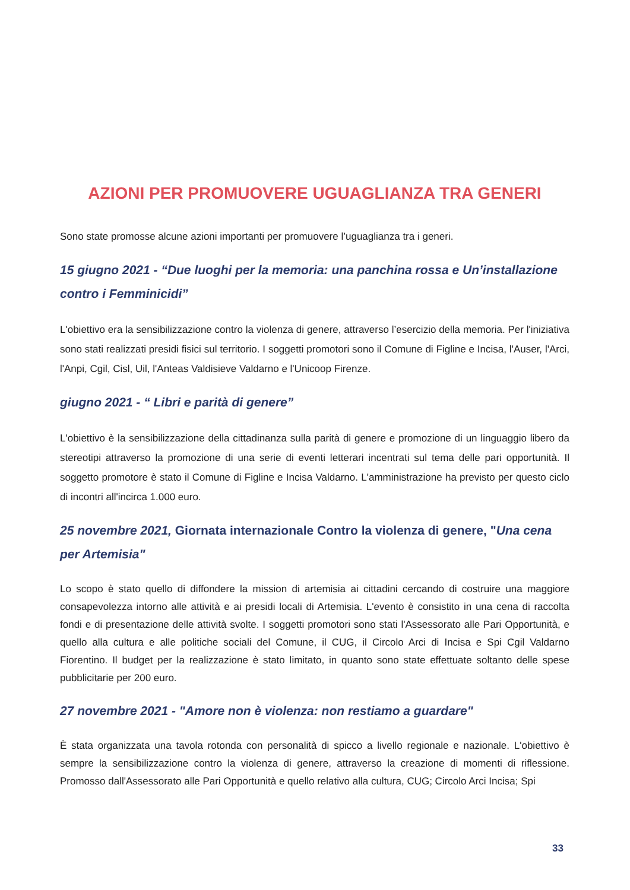AZIONI PER PROMUOVERE UGUAGLIANZA TRA GENERI
Sono state promosse alcune azioni importanti per promuovere l’uguaglianza tra i generi.
15 giugno 2021 - “Due luoghi per la memoria: una panchina rossa e Un’installazione contro i Femminicidi”
L'obiettivo era la sensibilizzazione contro la violenza di genere, attraverso l’esercizio della memoria. Per l'iniziativa sono stati realizzati presidi fisici sul territorio. I soggetti promotori sono il Comune di Figline e Incisa, l'Auser, l'Arci, l'Anpi, Cgil, Cisl, Uil, l'Anteas Valdisieve Valdarno e l'Unicoop Firenze.
giugno 2021 - “ Libri e parità di genere”
L'obiettivo è la sensibilizzazione della cittadinanza sulla parità di genere e promozione di un linguaggio libero da stereotipi attraverso la promozione di una serie di eventi letterari incentrati sul tema delle pari opportunità. Il soggetto promotore è stato il Comune di Figline e Incisa Valdarno. L'amministrazione ha previsto per questo ciclo di incontri all'incirca 1.000 euro.
25 novembre 2021, Giornata internazionale Contro la violenza di genere, "Una cena per Artemisia"
Lo scopo è stato quello di diffondere la mission di artemisia ai cittadini cercando di costruire una maggiore consapevolezza intorno alle attività e ai presidi locali di Artemisia. L'evento è consistito in una cena di raccolta fondi e di presentazione delle attività svolte. I soggetti promotori sono stati l'Assessorato alle Pari Opportunità, e quello alla cultura e alle politiche sociali del Comune, il CUG, il Circolo Arci di Incisa e Spi Cgil Valdarno Fiorentino. Il budget per la realizzazione è stato limitato, in quanto sono state effettuate soltanto delle spese pubblicitarie per 200 euro.
27 novembre 2021 - "Amore non è violenza: non restiamo a guardare"
È stata organizzata una tavola rotonda con personalità di spicco a livello regionale e nazionale. L'obiettivo è sempre la sensibilizzazione contro la violenza di genere, attraverso la creazione di momenti di riflessione. Promosso dall'Assessorato alle Pari Opportunità e quello relativo alla cultura, CUG; Circolo Arci Incisa; Spi
33